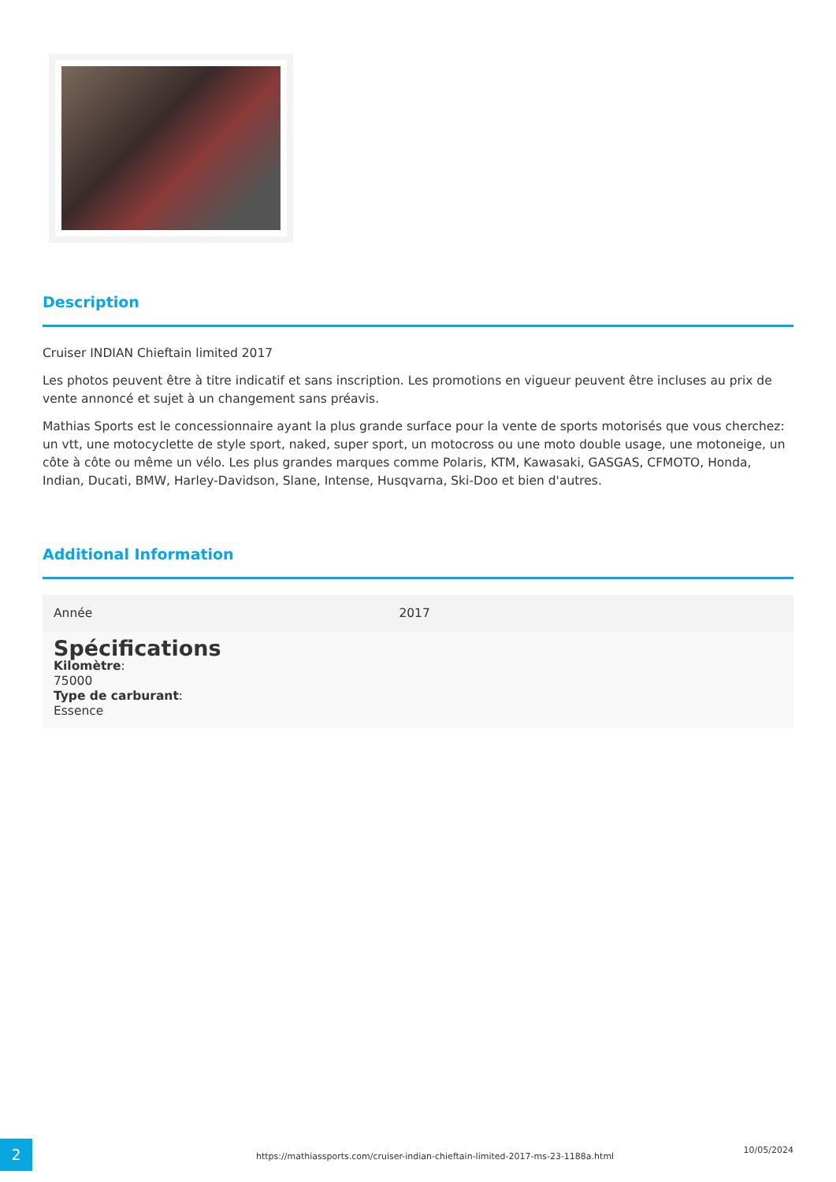Description
Cruiser INDIAN Chieftain limited 2017
Les photos peuvent être à titre indicatif et sans inscription. Les promotions en vigueur peuvent être incluses au prix de vente annoncé et sujet à un changement sans préavis.
Mathias Sports est le concessionnaire ayant la plus grande surface pour la vente de sports motorisés que vous cherchez: un vtt, une motocyclette de style sport, naked, super sport, un motocross ou une moto double usage, une motoneige, un côte à côte ou même un vélo. Les plus grandes marques comme Polaris, KTM, Kawasaki, GASGAS, CFMOTO, Honda, Indian, Ducati, BMW, Harley-Davidson, Slane, Intense, Husqvarna, Ski-Doo et bien d'autres.
Additional Information
| Année | 2017 |
Spécifications
Kilomètre:
75000
Type de carburant:
Essence
2
https://mathiassports.com/cruiser-indian-chieftain-limited-2017-ms-23-1188a.html
10/05/2024